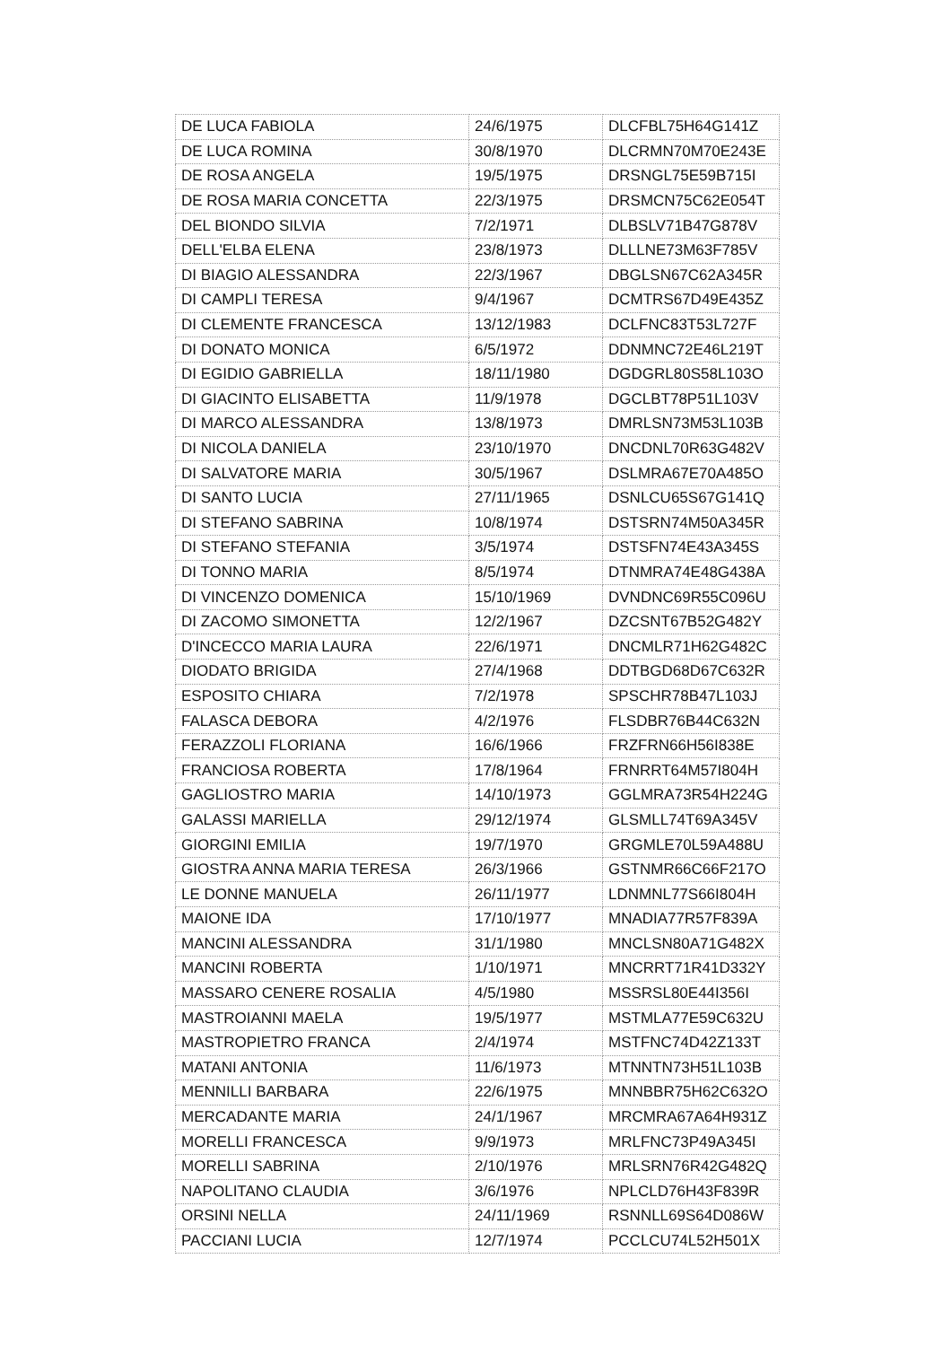| DE LUCA FABIOLA | 24/6/1975 | DLCFBL75H64G141Z |
| DE LUCA ROMINA | 30/8/1970 | DLCRMN70M70E243E |
| DE ROSA ANGELA | 19/5/1975 | DRSNGL75E59B715I |
| DE ROSA MARIA CONCETTA | 22/3/1975 | DRSMCN75C62E054T |
| DEL BIONDO SILVIA | 7/2/1971 | DLBSLV71B47G878V |
| DELL'ELBA ELENA | 23/8/1973 | DLLLNE73M63F785V |
| DI BIAGIO ALESSANDRA | 22/3/1967 | DBGLSN67C62A345R |
| DI CAMPLI TERESA | 9/4/1967 | DCMTRS67D49E435Z |
| DI CLEMENTE FRANCESCA | 13/12/1983 | DCLFNC83T53L727F |
| DI DONATO MONICA | 6/5/1972 | DDNMNC72E46L219T |
| DI EGIDIO GABRIELLA | 18/11/1980 | DGDGRL80S58L103O |
| DI GIACINTO ELISABETTA | 11/9/1978 | DGCLBT78P51L103V |
| DI MARCO ALESSANDRA | 13/8/1973 | DMRLSN73M53L103B |
| DI NICOLA DANIELA | 23/10/1970 | DNCDNL70R63G482V |
| DI SALVATORE MARIA | 30/5/1967 | DSLMRA67E70A485O |
| DI SANTO LUCIA | 27/11/1965 | DSNLCU65S67G141Q |
| DI STEFANO SABRINA | 10/8/1974 | DSTSRN74M50A345R |
| DI STEFANO STEFANIA | 3/5/1974 | DSTSFN74E43A345S |
| DI TONNO MARIA | 8/5/1974 | DTNMRA74E48G438A |
| DI VINCENZO DOMENICA | 15/10/1969 | DVNDNC69R55C096U |
| DI ZACOMO SIMONETTA | 12/2/1967 | DZCSNT67B52G482Y |
| D'INCECCO MARIA LAURA | 22/6/1971 | DNCMLR71H62G482C |
| DIODATO BRIGIDA | 27/4/1968 | DDTBGD68D67C632R |
| ESPOSITO CHIARA | 7/2/1978 | SPSCHR78B47L103J |
| FALASCA DEBORA | 4/2/1976 | FLSDBR76B44C632N |
| FERAZZOLI FLORIANA | 16/6/1966 | FRZFRN66H56I838E |
| FRANCIOSA ROBERTA | 17/8/1964 | FRNRRT64M57I804H |
| GAGLIOSTRO MARIA | 14/10/1973 | GGLMRA73R54H224G |
| GALASSI MARIELLA | 29/12/1974 | GLSMLL74T69A345V |
| GIORGINI EMILIA | 19/7/1970 | GRGMLE70L59A488U |
| GIOSTRA ANNA MARIA TERESA | 26/3/1966 | GSTNMR66C66F217O |
| LE DONNE MANUELA | 26/11/1977 | LDNMNL77S66I804H |
| MAIONE IDA | 17/10/1977 | MNADIA77R57F839A |
| MANCINI ALESSANDRA | 31/1/1980 | MNCLSN80A71G482X |
| MANCINI ROBERTA | 1/10/1971 | MNCRRT71R41D332Y |
| MASSARO CENERE ROSALIA | 4/5/1980 | MSSRSL80E44I356I |
| MASTROIANNI MAELA | 19/5/1977 | MSTMLA77E59C632U |
| MASTROPIETRO FRANCA | 2/4/1974 | MSTFNC74D42Z133T |
| MATANI ANTONIA | 11/6/1973 | MTNNTN73H51L103B |
| MENNILLI BARBARA | 22/6/1975 | MNNBBR75H62C632O |
| MERCADANTE MARIA | 24/1/1967 | MRCMRA67A64H931Z |
| MORELLI FRANCESCA | 9/9/1973 | MRLFNC73P49A345I |
| MORELLI SABRINA | 2/10/1976 | MRLSRN76R42G482Q |
| NAPOLITANO CLAUDIA | 3/6/1976 | NPLCLD76H43F839R |
| ORSINI NELLA | 24/11/1969 | RSNNLL69S64D086W |
| PACCIANI LUCIA | 12/7/1974 | PCCLCU74L52H501X |